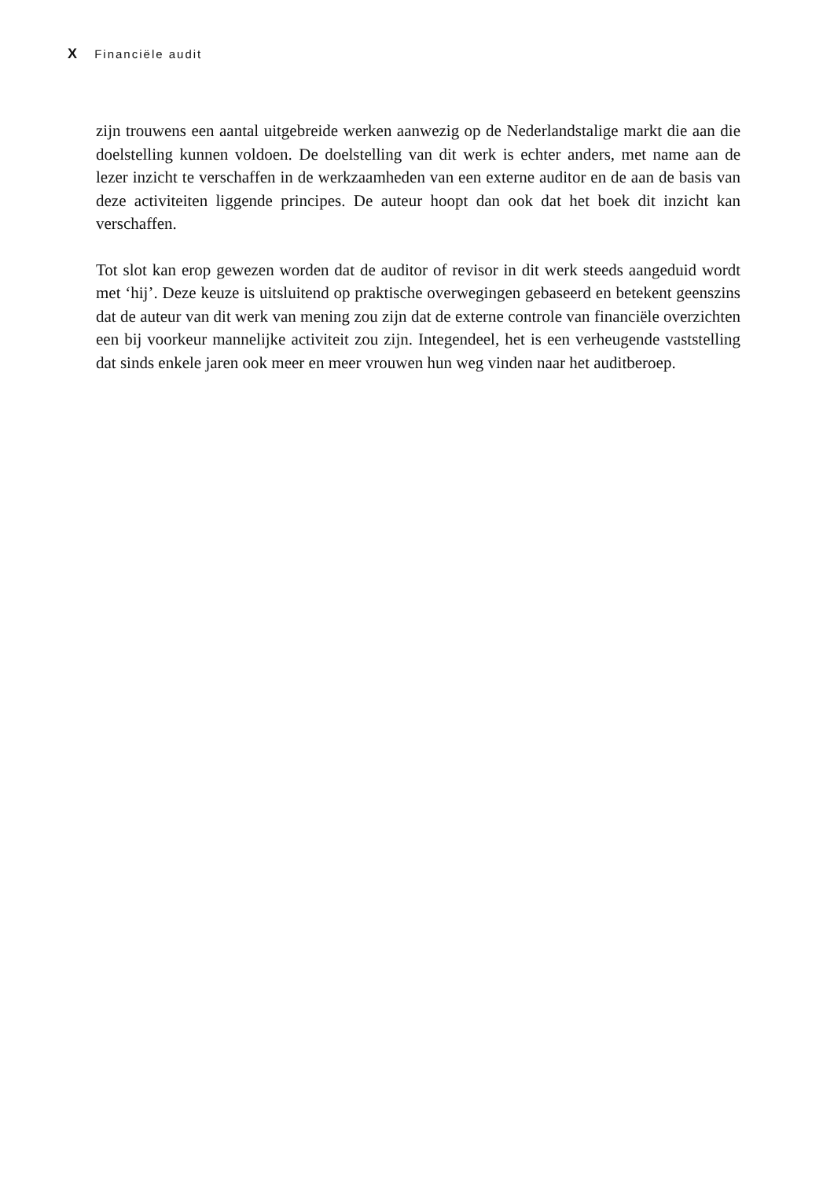X Financiële audit
zijn trouwens een aantal uitgebreide werken aanwezig op de Nederlandstalige markt die aan die doelstelling kunnen voldoen. De doelstelling van dit werk is echter anders, met name aan de lezer inzicht te verschaffen in de werkzaamheden van een externe auditor en de aan de basis van deze activiteiten liggende principes. De auteur hoopt dan ook dat het boek dit inzicht kan verschaffen.
Tot slot kan erop gewezen worden dat de auditor of revisor in dit werk steeds aangeduid wordt met ‘hij’. Deze keuze is uitsluitend op praktische overwegingen gebaseerd en betekent geenszins dat de auteur van dit werk van mening zou zijn dat de externe controle van financiële overzichten een bij voorkeur mannelijke activiteit zou zijn. Integendeel, het is een verheugende vaststelling dat sinds enkele jaren ook meer en meer vrouwen hun weg vinden naar het auditberoep.